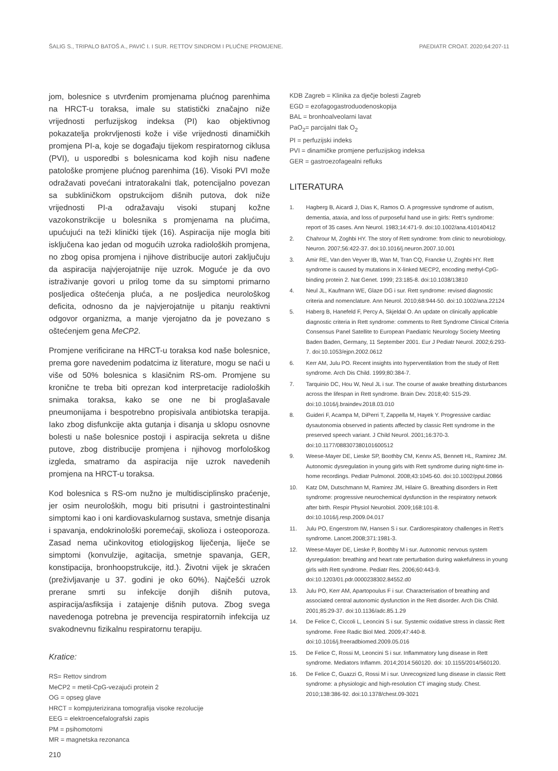ŠALIG S., TRIPALO BATOŠ A., PAVIĆ I. I SUR. RETTOV SINDROM I PLUĆNE PROMJENE. PAEDIATR CROAT. 2020;64:207-11
jom, bolesnice s utvrđenim promjenama plućnog parenhima na HRCT-u toraksa, imale su statistički značajno niže vrijednosti perfuzijskog indeksa (PI) kao objektivnog pokazatelja prokrvljenosti kože i više vrijednosti dinamičkih promjena PI-a, koje se događaju tijekom respiratornog ciklusa (PVI), u usporedbi s bolesnicama kod kojih nisu nađene patološke promjene plućnog parenhima (16). Visoki PVI može odražavati povećani intratorakalni tlak, potencijalno povezan sa subkliničkom opstrukcijom dišnih putova, dok niže vrijednosti PI-a odražavaju visoki stupanj kožne vazokonstrikcije u bolesnika s promjenama na plućima, upućujući na teži klinički tijek (16). Aspiracija nije mogla biti isključena kao jedan od mogućih uzroka radioloških promjena, no zbog opisa promjena i njihove distribucije autori zaključuju da aspiracija najvjerojatnije nije uzrok. Moguće je da ovo istraživanje govori u prilog tome da su simptomi primarno posljedica oštećenja pluća, a ne posljedica neurološkog deficita, odnosno da je najvjerojatnije u pitanju reaktivni odgovor organizma, a manje vjerojatno da je povezano s oštećenjem gena MeCP2.
Promjene verificirane na HRCT-u toraksa kod naše bolesnice, prema gore navedenim podatcima iz literature, mogu se naći u više od 50% bolesnica s klasičnim RS-om. Promjene su kronične te treba biti oprezan kod interpretacije radioloških snimaka toraksa, kako se one ne bi proglašavale pneumonijama i bespotrebno propisivala antibiotska terapija. Iako zbog disfunkcije akta gutanja i disanja u sklopu osnovne bolesti u naše bolesnice postoji i aspiracija sekreta u dišne putove, zbog distribucije promjena i njihovog morfološkog izgleda, smatramo da aspiracija nije uzrok navedenih promjena na HRCT-u toraksa.
Kod bolesnica s RS-om nužno je multidisciplinsko praćenje, jer osim neuroloških, mogu biti prisutni i gastrointestinalni simptomi kao i oni kardiovaskularnog sustava, smetnje disanja i spavanja, endokrinološki poremećaji, skolioza i osteoporoza. Zasad nema učinkovitog etiologijskog liječenja, liječe se simptomi (konvulzije, agitacija, smetnje spavanja, GER, konstipacija, bronhoopstrukcije, itd.). Životni vijek je skraćen (preživljavanje u 37. godini je oko 60%). Najčešći uzrok prerane smrti su infekcije donjih dišnih putova, aspiracija/asfiksija i zatajenje dišnih putova. Zbog svega navedenoga potrebna je prevencija respiratornih infekcija uz svakodnevnu fizikalnu respiratornu terapiju.
Kratice:
RS= Rettov sindrom
MeCP2 = metil-CpG-vezajući protein 2
OG = opseg glave
HRCT = kompjuterizirana tomografija visoke rezolucije
EEG = elektroencefalografski zapis
PM = psihomotorni
MR = magnetska rezonanca
KDB Zagreb = Klinika za dječje bolesti Zagreb
EGD = ezofagogastroduodenoskopija
BAL = bronhoalveolarni lavat
PaO<sub>2</sub>= parcijalni tlak O<sub>2</sub>
PI = perfuzijski indeks
PVI = dinamičke promjene perfuzijskog indeksa
GER = gastroezofagealni refluks
LITERATURA
1. Hagberg B, Aicardi J, Dias K, Ramos O. A progressive syndrome of autism, dementia, ataxia, and loss of purposeful hand use in girls: Rett’s syndrome: report of 35 cases. Ann Neurol. 1983;14:471-9. doi:10.1002/ana.410140412
2. Chahrour M, Zoghbi HY. The story of Rett syndrome: from clinic to neurobiology. Neuron. 2007;56:422-37. doi:10.1016/j.neuron.2007.10.001
3. Amir RE, Van den Veyver IB, Wan M, Tran CQ, Francke U, Zoghbi HY. Rett syndrome is caused by mutations in X-linked MECP2, encoding methyl-CpG-binding protein 2. Nat Genet. 1999; 23:185-8. doi:10.1038/13810
4. Neul JL, Kaufmann WE, Glaze DG i sur. Rett syndrome: revised diagnostic criteria and nomenclature. Ann Neurol. 2010;68:944-50. doi:10.1002/ana.22124
5. Haberg B, Hanefeld F, Percy A, Skjeldal O. An update on clinically applicable diagnostic criteria in Rett syndrome: comments to Rett Syndrome Clinical Criteria Consensus Panel Satellite to European Paediatric Neurology Society Meeting Baden Baden, Germany, 11 September 2001. Eur J Pediatr Neurol. 2002;6:293-7. doi:10.1053/ejpn.2002.0612
6. Kerr AM, Julu PO. Recent insights into hyperventilation from the study of Rett syndrome. Arch Dis Child. 1999;80:384-7.
7. Tarquinio DC, Hou W, Neul JL i sur. The course of awake breathing disturbances across the lifespan in Rett syndrome. Brain Dev. 2018;40: 515-29. doi:10.1016/j.braindev.2018.03.010
8. Guideri F, Acampa M, DiPerri T, Zappella M, Hayek Y. Progressive cardiac dysautonomia observed in patients affected by classic Rett syndrome in the preserved speech variant. J Child Neurol. 2001;16:370-3. doi:10.1177/088307380101600512
9. Weese-Mayer DE, Lieske SP, Boothby CM, Kennx AS, Bennett HL, Ramirez JM. Autonomic dysregulation in young girls with Rett syndrome during night-time in-home recordings. Pediatr Pulmonol. 2008;43:1045-60. doi:10.1002/ppul.20866
10. Katz DM, Dutschmann M, Ramirez JM, Hilaire G. Breathing disorders in Rett syndrome: progressive neurochemical dysfunction in the respiratory network after birth. Respir Physiol Neurobiol. 2009;168:101-8. doi:10.1016/j.resp.2009.04.017
11. Julu PO, Engerstrom IW, Hansen S i sur. Cardiorespiratory challenges in Rett’s syndrome. Lancet.2008;371:1981-3.
12. Weese-Mayer DE, Lieske P, Boothby M i sur. Autonomic nervous system dysregulation: breathing and heart rate perturbation during wakefulness in young girls with Rett syndrome. Pediatr Res. 2006;60:443-9. doi:10.1203/01.pdr.0000238302.84552.d0
13. Julu PO, Kerr AM, Apartopoulus F i sur. Characterisation of breathing and associated central autonomic dysfunction in the Rett disorder. Arch Dis Child. 2001;85:29-37. doi:10.1136/adc.85.1.29
14. De Felice C, Ciccoli L, Leoncini S i sur. Systemic oxidative stress in classic Rett syndrome. Free Radic Biol Med. 2009;47:440-8. doi:10.1016/j.freeradbiomed.2009.05.016
15. De Felice C, Rossi M, Leoncini S i sur. Inflammatory lung disease in Rett syndrome. Mediators Inflamm. 2014;2014:560120. doi: 10.1155/2014/560120.
16. De Felice C, Guazzi G, Rossi M i sur. Unrecognized lung disease in classic Rett syndrome: a physiologic and high-resolution CT imaging study. Chest. 2010;138:386-92. doi:10.1378/chest.09-3021
210